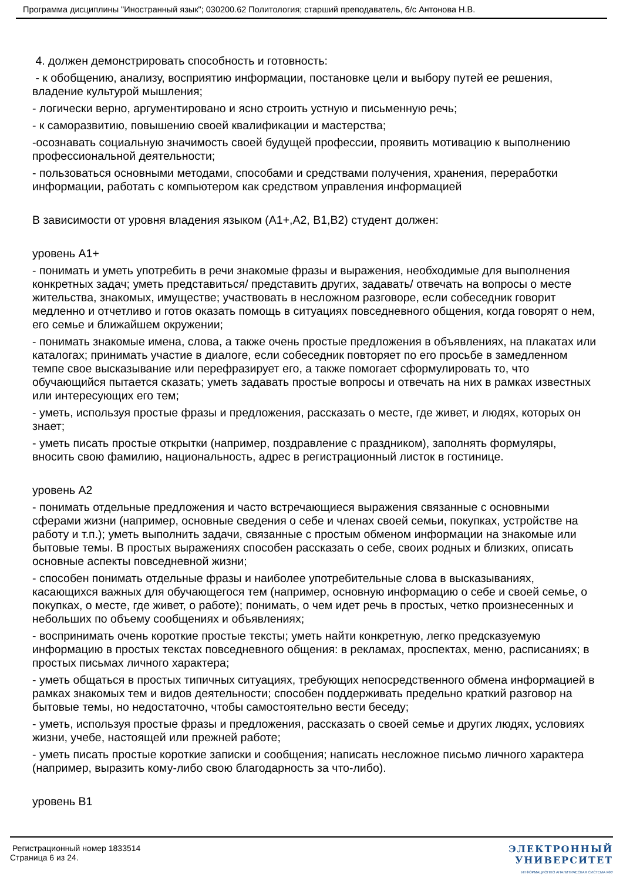Программа дисциплины "Иностранный язык"; 030200.62 Политология; старший преподаватель, б/с Антонова Н.В.
4. должен демонстрировать способность и готовность:
- к обобщению, анализу, восприятию информации, постановке цели и выбору путей ее решения, владение культурой мышления;
- логически верно, аргументировано и ясно строить устную и письменную речь;
- к саморазвитию, повышению своей квалификации и мастерства;
-осознавать социальную значимость своей будущей профессии, проявить мотивацию к выполнению профессиональной деятельности;
- пользоваться основными методами, способами и средствами получения, хранения, переработки информации, работать с компьютером как средством управления информацией
В зависимости от уровня владения языком (А1+,А2, В1,В2) студент должен:
уровень А1+
- понимать и уметь употребить в речи знакомые фразы и выражения, необходимые для выполнения конкретных задач; уметь представиться/ представить других, задавать/ отвечать на вопросы о месте жительства, знакомых, имуществе; участвовать в несложном разговоре, если собеседник говорит медленно и отчетливо и готов оказать помощь в ситуациях повседневного общения, когда говорят о нем, его семье и ближайшем окружении;
- понимать знакомые имена, слова, а также очень простые предложения в объявлениях, на плакатах или каталогах; принимать участие в диалоге, если собеседник повторяет по его просьбе в замедленном темпе свое высказывание или перефразирует его, а также помогает сформулировать то, что обучающийся пытается сказать; уметь задавать простые вопросы и отвечать на них в рамках известных или интересующих его тем;
- уметь, используя простые фразы и предложения, рассказать о месте, где живет, и людях, которых он знает;
- уметь писать простые открытки (например, поздравление с праздником), заполнять формуляры, вносить свою фамилию, национальность, адрес в регистрационный листок в гостинице.
уровень А2
- понимать отдельные предложения и часто встречающиеся выражения связанные с основными сферами жизни (например, основные сведения о себе и членах своей семьи, покупках, устройстве на работу и т.п.); уметь выполнить задачи, связанные с простым обменом информации на знакомые или бытовые темы. В простых выражениях способен рассказать о себе, своих родных и близких, описать основные аспекты повседневной жизни;
- способен понимать отдельные фразы и наиболее употребительные слова в высказываниях, касающихся важных для обучающегося тем (например, основную информацию о себе и своей семье, о покупках, о месте, где живет, о работе); понимать, о чем идет речь в простых, четко произнесенных и небольших по объему сообщениях и объявлениях;
- воспринимать очень короткие простые тексты; уметь найти конкретную, легко предсказуемую информацию в простых текстах повседневного общения: в рекламах, проспектах, меню, расписаниях; в простых письмах личного характера;
- уметь общаться в простых типичных ситуациях, требующих непосредственного обмена информацией в рамках знакомых тем и видов деятельности; способен поддерживать предельно краткий разговор на бытовые темы, но недостаточно, чтобы самостоятельно вести беседу;
- уметь, используя простые фразы и предложения, рассказать о своей семье и других людях, условиях жизни, учебе, настоящей или прежней работе;
- уметь писать простые короткие записки и сообщения; написать несложное письмо личного характера (например, выразить кому-либо свою благодарность за что-либо).
уровень В1
Регистрационный номер 1833514
Страница 6 из 24.
ЭЛЕКТРОННЫЙ
УНИВЕРСИТЕТ
ИНФОРМАЦИОННО АНАЛИТИЧЕСКАЯ СИСТЕМА КФУ